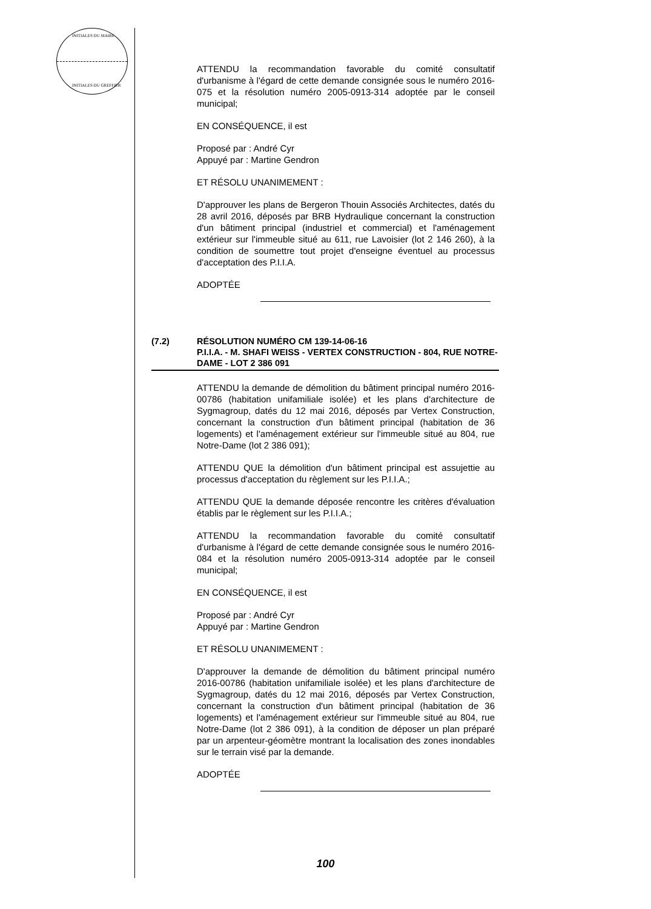INITIALES DU MAIRE
INITIALES DU GREFFIER
ATTENDU la recommandation favorable du comité consultatif d'urbanisme à l'égard de cette demande consignée sous le numéro 2016-075 et la résolution numéro 2005-0913-314 adoptée par le conseil municipal;
EN CONSÉQUENCE, il est
Proposé par : André Cyr
Appuyé par : Martine Gendron
ET RÉSOLU UNANIMEMENT :
D'approuver les plans de Bergeron Thouin Associés Architectes, datés du 28 avril 2016, déposés par BRB Hydraulique concernant la construction d'un bâtiment principal (industriel et commercial) et l'aménagement extérieur sur l'immeuble situé au 611, rue Lavoisier (lot 2 146 260), à la condition de soumettre tout projet d'enseigne éventuel au processus d'acceptation des P.I.I.A.
ADOPTÉE
(7.2)
RÉSOLUTION NUMÉRO CM 139-14-06-16
P.I.I.A. - M. SHAFI WEISS - VERTEX CONSTRUCTION - 804, RUE NOTRE-DAME - LOT 2 386 091
ATTENDU la demande de démolition du bâtiment principal numéro 2016-00786 (habitation unifamiliale isolée) et les plans d'architecture de Sygmagroup, datés du 12 mai 2016, déposés par Vertex Construction, concernant la construction d'un bâtiment principal (habitation de 36 logements) et l'aménagement extérieur sur l'immeuble situé au 804, rue Notre-Dame (lot 2 386 091);
ATTENDU QUE la démolition d'un bâtiment principal est assujettie au processus d'acceptation du règlement sur les P.I.I.A.;
ATTENDU QUE la demande déposée rencontre les critères d'évaluation établis par le règlement sur les P.I.I.A.;
ATTENDU la recommandation favorable du comité consultatif d'urbanisme à l'égard de cette demande consignée sous le numéro 2016-084 et la résolution numéro 2005-0913-314 adoptée par le conseil municipal;
EN CONSÉQUENCE, il est
Proposé par : André Cyr
Appuyé par : Martine Gendron
ET RÉSOLU UNANIMEMENT :
D'approuver la demande de démolition du bâtiment principal numéro 2016-00786 (habitation unifamiliale isolée) et les plans d'architecture de Sygmagroup, datés du 12 mai 2016, déposés par Vertex Construction, concernant la construction d'un bâtiment principal (habitation de 36 logements) et l'aménagement extérieur sur l'immeuble situé au 804, rue Notre-Dame (lot 2 386 091), à la condition de déposer un plan préparé par un arpenteur-géomètre montrant la localisation des zones inondables sur le terrain visé par la demande.
ADOPTÉE
100